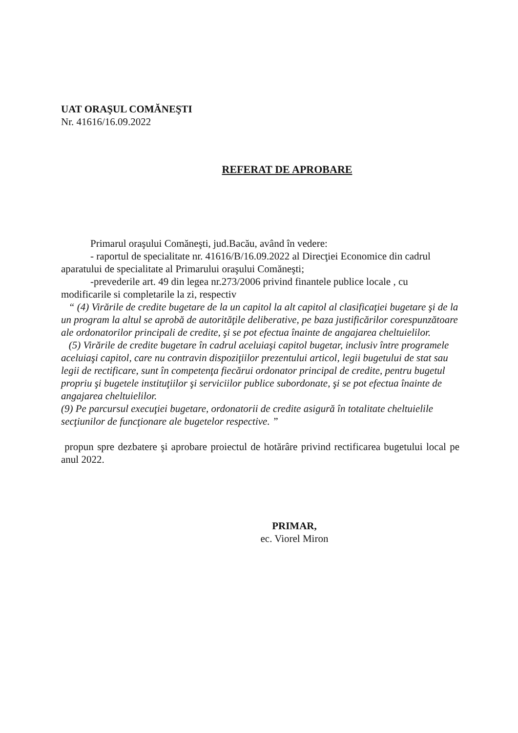UAT ORAŞUL COMĂNEŞTI
Nr. 41616/16.09.2022
REFERAT DE APROBARE
Primarul oraşului Comăneşti, jud.Bacău, având în vedere:
- raportul de specialitate nr. 41616/B/16.09.2022 al Direcţiei Economice din cadrul aparatului de specialitate al Primarului oraşului Comăneşti;
-prevederile art. 49 din legea nr.273/2006 privind finantele publice locale , cu modificarile si completarile la zi, respectiv
“ (4) Virările de credite bugetare de la un capitol la alt capitol al clasificaţiei bugetare şi de la un program la altul se aprobă de autorităţile deliberative, pe baza justificărilor corespunzătoare ale ordonatorilor principali de credite, şi se pot efectua înainte de angajarea cheltuielilor.
(5) Virările de credite bugetare în cadrul aceluiaşi capitol bugetar, inclusiv între programele aceluiaşi capitol, care nu contravin dispoziţiilor prezentului articol, legii bugetului de stat sau legii de rectificare, sunt în competenţa fiecărui ordonator principal de credite, pentru bugetul propriu şi bugetele instituţiilor şi serviciilor publice subordonate, şi se pot efectua înainte de angajarea cheltuielilor.
(9) Pe parcursul execuţiei bugetare, ordonatorii de credite asigură în totalitate cheltuielile secţiunilor de funcţionare ale bugetelor respective. ”
propun spre dezbatere şi aprobare proiectul de hotărâre privind rectificarea bugetului local pe anul 2022.
PRIMAR,
ec. Viorel Miron